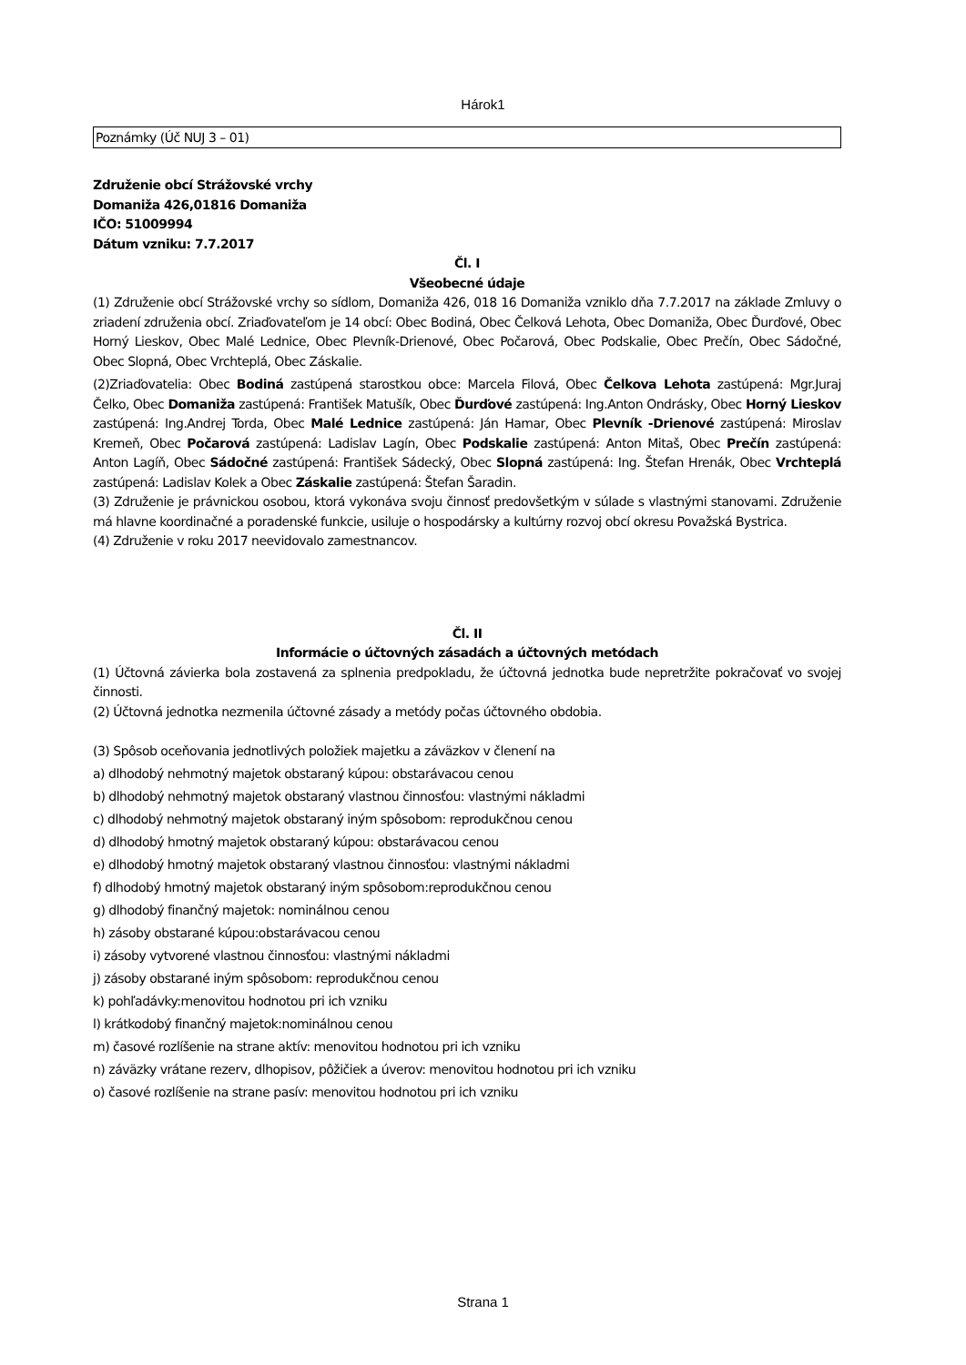Hárok1
Poznámky (Úč NUJ 3 – 01)
Združenie obcí Strážovské vrchy
Domaniža 426,01816 Domaniža
IČO: 51009994
Dátum vzniku: 7.7.2017
Čl. I
Všeobecné údaje
(1) Združenie obcí Strážovské vrchy so sídlom, Domaniža 426, 018 16 Domaniža vzniklo dňa 7.7.2017 na základe Zmluvy o zriadení združenia obcí. Zriaďovateľom je 14 obcí: Obec Bodiná, Obec Čelková Lehota, Obec Domaniža, Obec Ďurďové, Obec Horný Lieskov, Obec Malé Lednice, Obec Plevník-Drienové, Obec Počarová, Obec Podskalie, Obec Prečín, Obec Sádočné, Obec Slopná, Obec Vrchteplá, Obec Záskalie.
(2)Zriaďovatelia: Obec Bodiná zastúpená starostkou obce: Marcela Filová, Obec Čelkova Lehota zastúpená: Mgr.Juraj Čelko, Obec Domaniža zastúpená: František Matušík, Obec Ďurďové zastúpená: Ing.Anton Ondrásky, Obec Horný Lieskov zastúpená: Ing.Andrej Torda, Obec Malé Lednice zastúpená: Ján Hamar, Obec Plevník -Drienové zastúpená: Miroslav Kremeň, Obec Počarová zastúpená: Ladislav Lagín, Obec Podskalie zastúpená: Anton Mitaš, Obec Prečín zastúpená: Anton Lagíň, Obec Sádočné zastúpená: František Sádecký, Obec Slopná zastúpená: Ing. Štefan Hrenák, Obec Vrchteplá zastúpená: Ladislav Kolek a Obec Záskalie zastúpená: Štefan Šaradin.
(3) Združenie je právnickou osobou, ktorá vykonáva svoju činnosť predovšetkým v súlade s vlastnými stanovami. Združenie má hlavne koordinačné a poradenské funkcie, usiluje o hospodársky a kultúrny rozvoj obcí okresu Považská Bystrica.
(4) Združenie v roku 2017 neevidovalo zamestnancov.
Čl. II
Informácie o účtovných zásadách a účtovných metódach
(1) Účtovná závierka bola zostavená za splnenia predpokladu, že účtovná jednotka bude nepretržite pokračovať vo svojej činnosti.
(2) Účtovná jednotka nezmenila účtovné zásady a metódy počas účtovného obdobia.
(3) Spôsob oceňovania jednotlivých položiek majetku a záväzkov v členení na
a) dlhodobý nehmotný majetok obstaraný kúpou: obstarávacou cenou
b) dlhodobý nehmotný majetok obstaraný vlastnou činnosťou: vlastnými nákladmi
c) dlhodobý nehmotný majetok obstaraný iným spôsobom: reprodukčnou cenou
d) dlhodobý hmotný majetok obstaraný kúpou: obstarávacou cenou
e) dlhodobý hmotný majetok obstaraný vlastnou činnosťou: vlastnými nákladmi
f) dlhodobý hmotný majetok obstaraný iným spôsobom:reprodukčnou cenou
g) dlhodobý finančný majetok: nominálnou cenou
h) zásoby obstarané kúpou:obstarávacou cenou
i) zásoby vytvorené vlastnou činnosťou: vlastnými nákladmi
j) zásoby obstarané iným spôsobom: reprodukčnou cenou
k) pohľadávky:menovitou hodnotou pri ich vzniku
l) krátkodobý finančný majetok:nominálnou cenou
m) časové rozlíšenie na strane aktív: menovitou hodnotou pri ich vzniku
n) záväzky vrátane rezerv, dlhopisov, pôžičiek a úverov: menovitou hodnotou pri ich vzniku
o) časové rozlíšenie na strane pasív: menovitou hodnotou pri ich vzniku
Strana 1